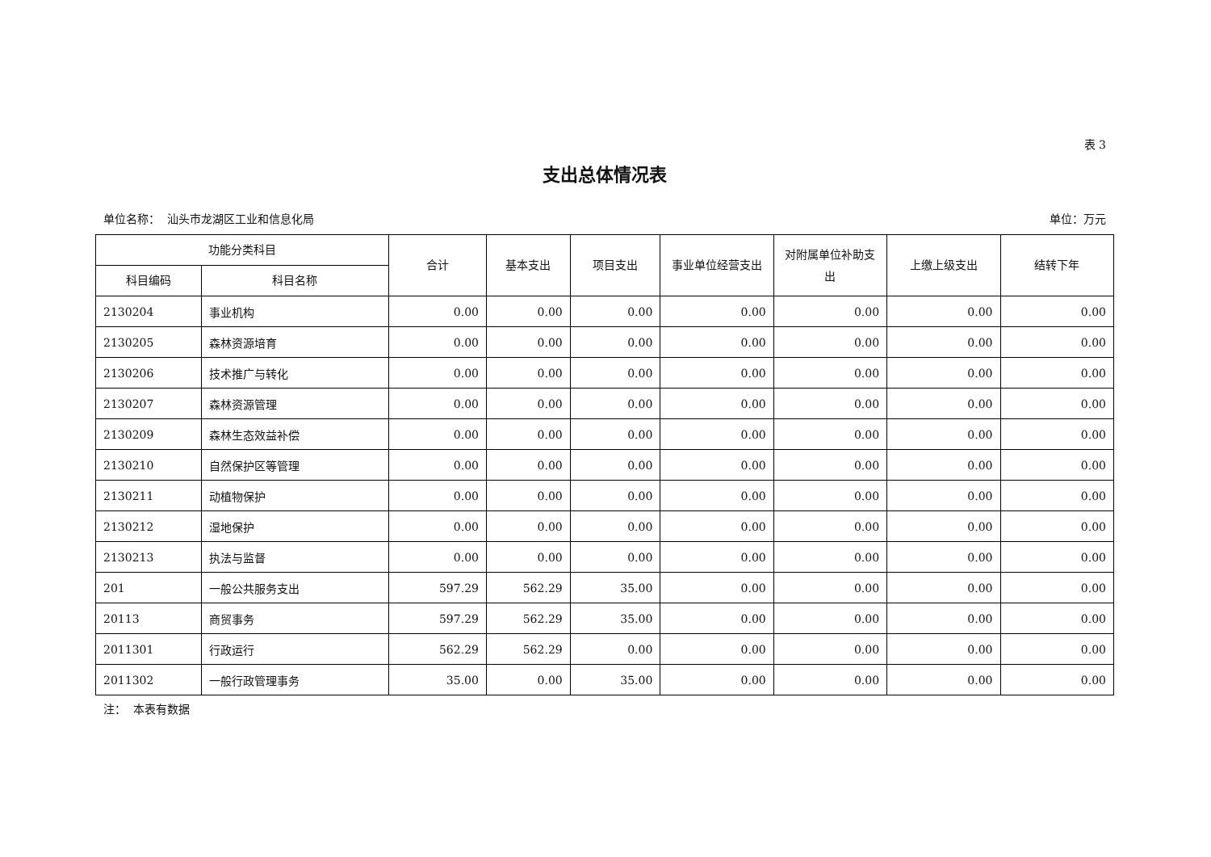表 3
支出总体情况表
单位名称： 汕头市龙湖区工业和信息化局 单位：万元
| 功能分类科目 | | 合计 | 基本支出 | 项目支出 | 事业单位经营支出 | 对附属单位补助支出 | 上缴上级支出 | 结转下年 |
| --- | --- | --- | --- | --- | --- | --- | --- | --- |
| 科目编码 | 科目名称 | | | | | | | |
| 2130204 | 事业机构 | 0.00 | 0.00 | 0.00 | 0.00 | 0.00 | 0.00 | 0.00 |
| 2130205 | 森林资源培育 | 0.00 | 0.00 | 0.00 | 0.00 | 0.00 | 0.00 | 0.00 |
| 2130206 | 技术推广与转化 | 0.00 | 0.00 | 0.00 | 0.00 | 0.00 | 0.00 | 0.00 |
| 2130207 | 森林资源管理 | 0.00 | 0.00 | 0.00 | 0.00 | 0.00 | 0.00 | 0.00 |
| 2130209 | 森林生态效益补偿 | 0.00 | 0.00 | 0.00 | 0.00 | 0.00 | 0.00 | 0.00 |
| 2130210 | 自然保护区等管理 | 0.00 | 0.00 | 0.00 | 0.00 | 0.00 | 0.00 | 0.00 |
| 2130211 | 动植物保护 | 0.00 | 0.00 | 0.00 | 0.00 | 0.00 | 0.00 | 0.00 |
| 2130212 | 湿地保护 | 0.00 | 0.00 | 0.00 | 0.00 | 0.00 | 0.00 | 0.00 |
| 2130213 | 执法与监督 | 0.00 | 0.00 | 0.00 | 0.00 | 0.00 | 0.00 | 0.00 |
| 201 | 一般公共服务支出 | 597.29 | 562.29 | 35.00 | 0.00 | 0.00 | 0.00 | 0.00 |
| 20113 | 商贸事务 | 597.29 | 562.29 | 35.00 | 0.00 | 0.00 | 0.00 | 0.00 |
| 2011301 | 行政运行 | 562.29 | 562.29 | 0.00 | 0.00 | 0.00 | 0.00 | 0.00 |
| 2011302 | 一般行政管理事务 | 35.00 | 0.00 | 35.00 | 0.00 | 0.00 | 0.00 | 0.00 |
注： 本表有数据